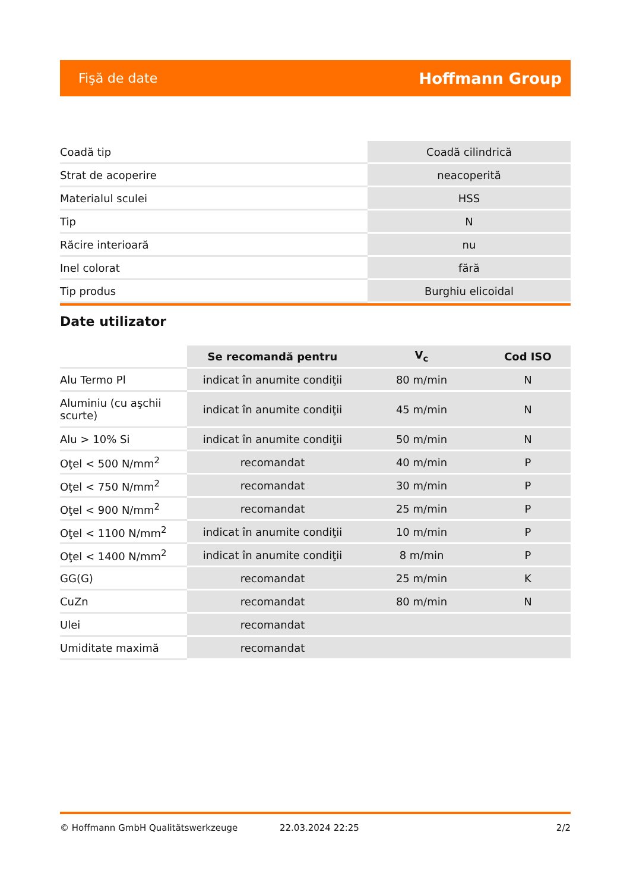Fişă de date Hoffmann Group
| Coadă tip | Coadă cilindrică |
| Strat de acoperire | neacoperită |
| Materialul sculei | HSS |
| Tip | N |
| Răcire interioară | nu |
| Inel colorat | fără |
| Tip produs | Burghiu elicoidal |
Date utilizator
| | Se recomandă pentru | V<sub>c</sub> | Cod ISO |
| --- | --- | --- | --- |
| Alu Termo Pl | indicat în anumite condiţii | 80 m/min | N |
| Aluminiu (cu aşchii scurte) | indicat în anumite condiţii | 45 m/min | N |
| Alu > 10% Si | indicat în anumite condiţii | 50 m/min | N |
| Oţel < 500 N/mm<sup>2</sup> | recomandat | 40 m/min | P |
| Oţel < 750 N/mm<sup>2</sup> | recomandat | 30 m/min | P |
| Oţel < 900 N/mm<sup>2</sup> | recomandat | 25 m/min | P |
| Oţel < 1100 N/mm<sup>2</sup> | indicat în anumite condiţii | 10 m/min | P |
| Oţel < 1400 N/mm<sup>2</sup> | indicat în anumite condiţii | 8 m/min | P |
| GG(G) | recomandat | 25 m/min | K |
| CuZn | recomandat | 80 m/min | N |
| Ulei | recomandat | | |
| Umiditate maximă | recomandat | | |
© Hoffmann GmbH Qualitätswerkzeuge 22.03.2024 22:25 2/2